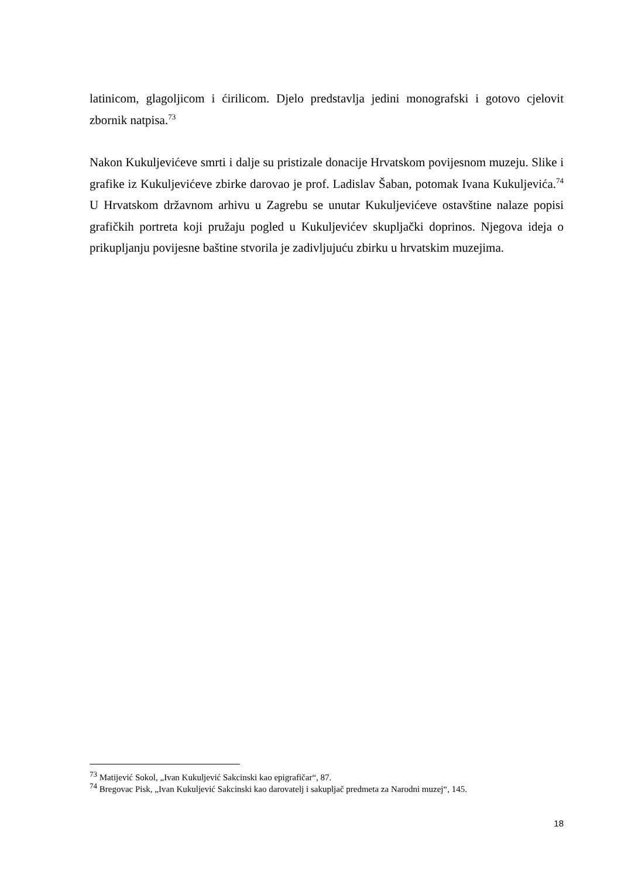latinicom, glagoljicom i ćirilicom. Djelo predstavlja jedini monografski i gotovo cjelovit zbornik natpisa.<sup>73</sup>
Nakon Kukuljevićeve smrti i dalje su pristizale donacije Hrvatskom povijesnom muzeju. Slike i grafike iz Kukuljevićeve zbirke darovao je prof. Ladislav Šaban, potomak Ivana Kukuljevića.<sup>74</sup> U Hrvatskom državnom arhivu u Zagrebu se unutar Kukuljevićeve ostavštine nalaze popisi grafičkih portreta koji pružaju pogled u Kukuljevićev skupljački doprinos. Njegova ideja o prikupljanju povijesne baštine stvorila je zadivljujuću zbirku u hrvatskim muzejima.
<sup>73</sup> Matijević Sokol, „Ivan Kukuljević Sakcinski kao epigrafičar“, 87.
<sup>74</sup> Bregovac Pisk, „Ivan Kukuljević Sakcinski kao darovatelj i sakupljač predmeta za Narodni muzej“, 145.
18